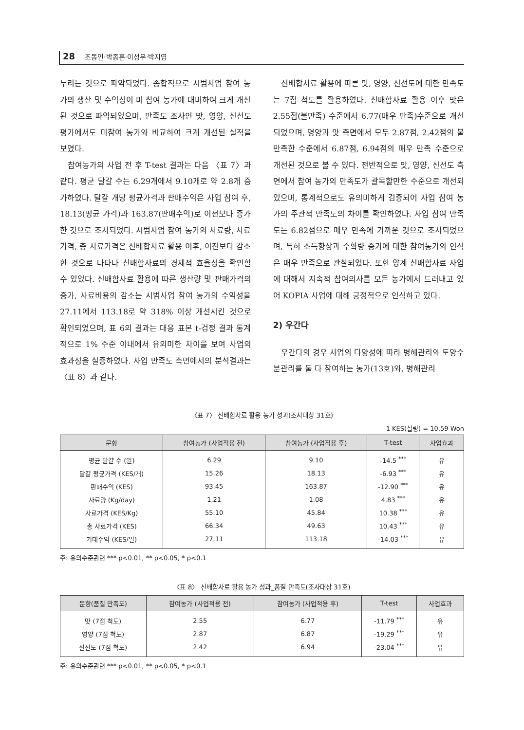28 조동인·박종훈·이성우·박지영
누리는 것으로 파악되었다. 종합적으로 시범사업 참여 농가의 생산 및 수익성이 미 참여 농가에 대비하여 크게 개선된 것으로 파악되었으며, 만족도 조사인 맛, 영양, 신선도 평가에서도 미참여 농가와 비교하여 크게 개선된 실적을 보였다.
참여농가의 사업 전 후 T-test 결과는 다음 〈표 7〉과 같다. 평균 달걀 수는 6.29개에서 9.10개로 약 2.8개 증가하였다. 달걀 개당 평균가격과 판매수익은 사업 참여 후, 18.13(평균 가격)과 163.87(판매수익)로 이전보다 증가한 것으로 조사되었다. 시범사업 참여 농가의 사료량, 사료가격, 총 사료가격은 신배합사료 활용 이후, 이전보다 감소한 것으로 나타나 신배합사료의 경제적 효율성을 확인할 수 있었다. 신배합사료 활용에 따른 생산량 및 판매가격의 증가, 사료비용의 감소는 시범사업 참여 농가의 수익성을 27.11에서 113.18로 약 318% 이상 개선시킨 것으로 확인되었으며, 표 6의 결과는 대응 표본 t-검정 결과 통계적으로 1% 수준 이내에서 유의미한 차이를 보여 사업의 효과성을 실증하였다. 사업 만족도 측면에서의 분석결과는 〈표 8〉과 같다.
신배합사료 활용에 따른 맛, 영양, 신선도에 대한 만족도는 7점 척도를 활용하였다. 신배합사료 활용 이후 맛은 2.55점(불만족) 수준에서 6.77(매우 만족)수준으로 개선되었으며, 영양과 맛 측면에서 모두 2.87점, 2.42점의 불만족한 수준에서 6.87점, 6.94점의 매우 만족 수준으로 개선된 것으로 볼 수 있다. 전반적으로 맛, 영양, 신선도 측면에서 참여 농가의 만족도가 괄목할만한 수준으로 개선되었으며, 통계적으로도 유의미하게 검증되어 사업 참여 농가의 주관적 만족도의 차이를 확인하였다. 사업 참여 만족도는 6.82점으로 매우 만족에 가까운 것으로 조사되었으며, 특히 소득향상과 수확량 증가에 대한 참여농가의 인식은 매우 만족으로 관찰되었다. 또한 양계 신배합사료 사업에 대해서 지속적 참여의사를 모든 농가에서 드러내고 있어 KOPIA 사업에 대해 긍정적으로 인식하고 있다.
2) 우간다
우간다의 경우 사업의 다양성에 따라 병해관리와 토양수분관리를 둘 다 참여하는 농가(13호)와, 병해관리
〈표 7〉 신배합사료 활용 농가 성과(조사대상 31호)
1 KES(실링) = 10.59 Won
| 문항 | 참여농가 (사업적용 전) | 참여농가 (사업적용 후) | T-test | 사업효과 |
| --- | --- | --- | --- | --- |
| 평균 달걀 수 (일) | 6.29 | 9.10 | -14.5 <sup>***</sup> | 유 |
| 달걀 평균가격 (KES/개) | 15.26 | 18.13 | -6.93 <sup>***</sup> | 유 |
| 판매수익 (KES) | 93.45 | 163.87 | -12.90 <sup>***</sup> | 유 |
| 사료량 (Kg/day) | 1.21 | 1.08 | 4.83 <sup>***</sup> | 유 |
| 사료가격 (KES/Kg) | 55.10 | 45.84 | 10.38 <sup>***</sup> | 유 |
| 총 사료가격 (KES) | 66.34 | 49.63 | 10.43 <sup>***</sup> | 유 |
| 기대수익 (KES/일) | 27.11 | 113.18 | -14.03 <sup>***</sup> | 유 |
주: 유의수준관련 *** p<0.01, ** p<0.05, * p<0.1
〈표 8〉 신배합사료 활용 농가 성과_품질 만족도(조사대상 31호)
| 문항(품질 만족도) | 참여농가 (사업적용 전) | 참여농가 (사업적용 후) | T-test | 사업효과 |
| --- | --- | --- | --- | --- |
| 맛 (7점 척도) | 2.55 | 6.77 | -11.79 <sup>***</sup> | 유 |
| 영양 (7점 척도) | 2.87 | 6.87 | -19.29 <sup>***</sup> | 유 |
| 신선도 (7점 척도) | 2.42 | 6.94 | -23.04 <sup>***</sup> | 유 |
주: 유의수준관련 *** p<0.01, ** p<0.05, * p<0.1